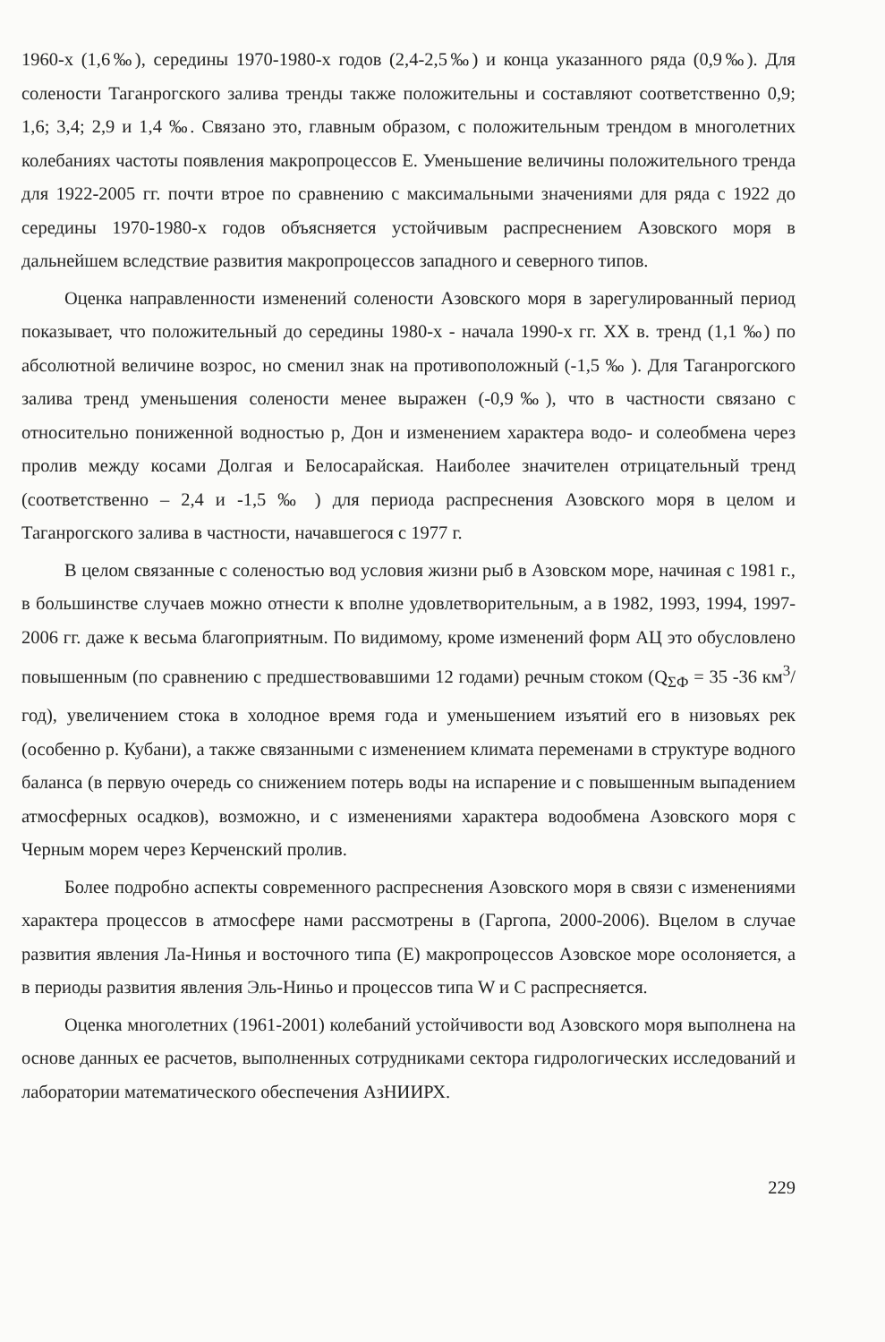1960-х (1,6‰), середины 1970-1980-х годов (2,4-2,5‰) и конца указанного ряда (0,9‰). Для солености Таганрогского залива тренды также положительны и составляют соответственно 0,9; 1,6; 3,4; 2,9 и 1,4 ‰. Связано это, главным образом, с положительным трендом в многолетних колебаниях частоты появления макропроцессов Е. Уменьшение величины положительного тренда для 1922-2005 гг. почти втрое по сравнению с максимальными значениями для ряда с 1922 до середины 1970-1980-х годов объясняется устойчивым распреснением Азовского моря в дальнейшем вследствие развития макропроцессов западного и северного типов.
Оценка направленности изменений солености Азовского моря в зарегулированный период показывает, что положительный до середины 1980-х - начала 1990-х гг. XX в. тренд (1,1 ‰) по абсолютной величине возрос, но сменил знак на противоположный (-1,5 ‰ ). Для Таганрогского залива тренд уменьшения солености менее выражен (-0,9‰), что в частности связано с относительно пониженной водностью р, Дон и изменением характера водо- и солеобмена через пролив между косами Долгая и Белосарайская. Наиболее значителен отрицательный тренд (соответственно – 2,4 и -1,5 ‰ ) для периода распреснения Азовского моря в целом и Таганрогского залива в частности, начавшегося с 1977 г.
В целом связанные с соленостью вод условия жизни рыб в Азовском море, начиная с 1981 г., в большинстве случаев можно отнести к вполне удовлетворительным, а в 1982, 1993, 1994, 1997-2006 гг. даже к весьма благоприятным. По видимому, кроме изменений форм АЦ это обусловлено повышенным (по сравнению с предшествовавшими 12 годами) речным стоком (Q<sub>ΣФ</sub> = 35 -36 км<sup>3</sup>/год), увеличением стока в холодное время года и уменьшением изъятий его в низовьях рек (особенно р. Кубани), а также связанными с изменением климата переменами в структуре водного баланса (в первую очередь со снижением потерь воды на испарение и с повышенным выпадением атмосферных осадков), возможно, и с изменениями характера водообмена Азовского моря с Черным морем через Керченский пролив.
Более подробно аспекты современного распреснения Азовского моря в связи с изменениями характера процессов в атмосфере нами рассмотрены в (Гаргопа, 2000-2006). Вцелом в случае развития явления Ла-Нинья и восточного типа (Е) макропроцессов Азовское море осолоняется, а в периоды развития явления Эль-Ниньо и процессов типа W и С распресняется.
Оценка многолетних (1961-2001) колебаний устойчивости вод Азовского моря выполнена на основе данных ее расчетов, выполненных сотрудниками сектора гидрологических исследований и лаборатории математического обеспечения АзНИИРХ.
229